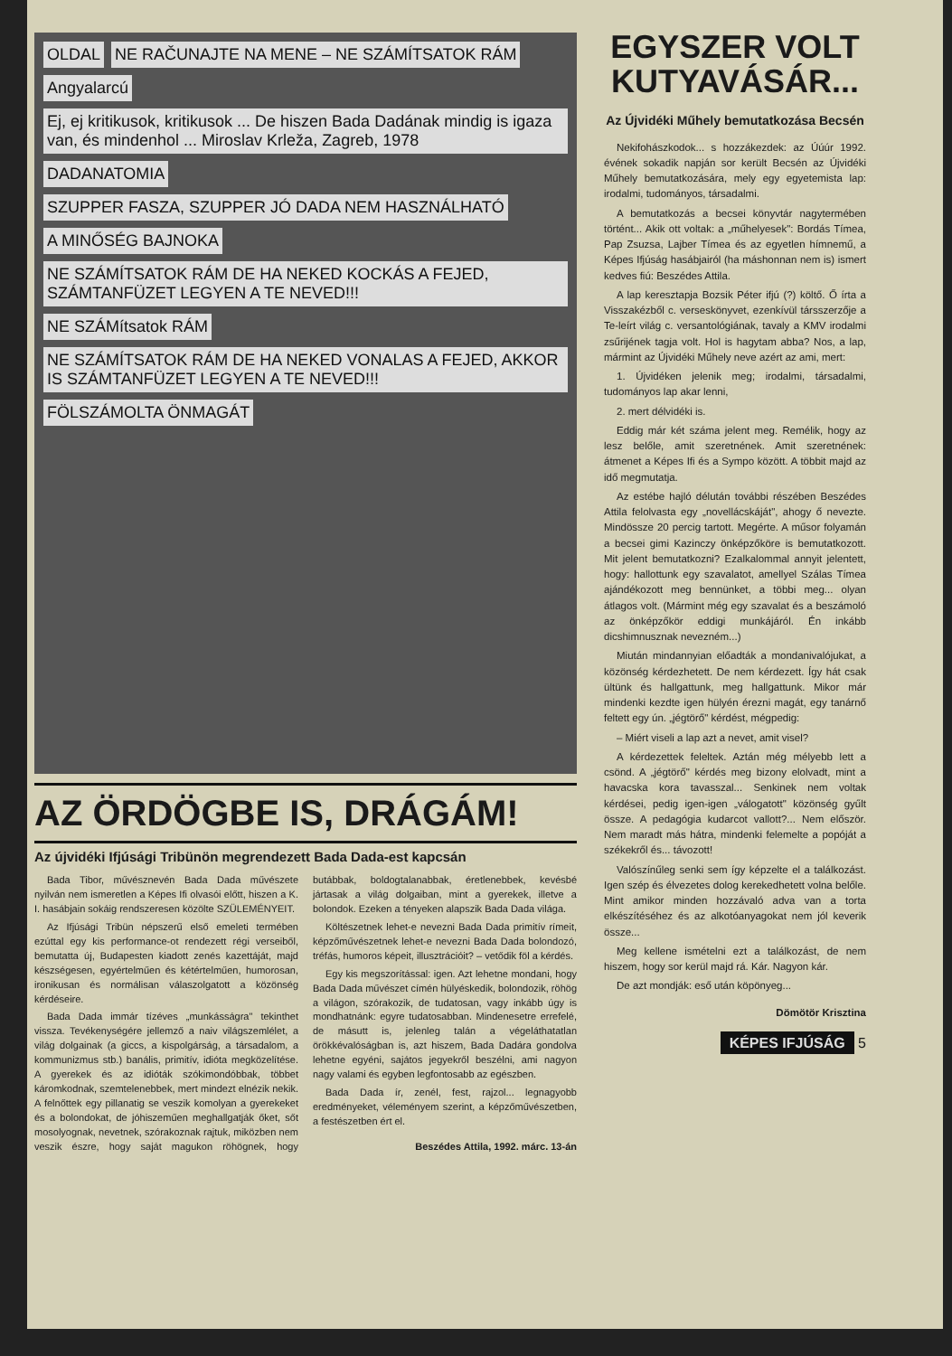OLDAL
NE RAČUNAJTE NA MENE – NE SZÁMÍTSATOK RÁM
Angyalarcú
Ej, ej kritikusok, kritikusok ... De hiszen Bada Dadának mindig is igaza van, és mindenhol ... Miroslav Krleža, Zagreb, 1978
DADANATOMIA
SZUPPER FASZA, SZUPPER JÓ DADA NEM HASZNÁLHATÓ
A MINŐSÉG BAJNOKA
NE SZÁMÍTSATOK RÁM DE HA NEKED KOCKÁS A FEJED, SZÁMTANFÜZET LEGYEN A TE NEVED!!!
NE SZÁMítsatok RÁM
NE SZÁMÍTSATOK RÁM DE HA NEKED VONALAS A FEJED, AKKOR IS SZÁMTANFÜZET LEGYEN A TE NEVED!!!
FÖLSZÁMOLTA ÖNMAGÁT
AZ ÖRDÖGBE IS, DRÁGÁM!
Az újvidéki Ifjúsági Tribünön megrendezett Bada Dada-est kapcsán
Bada Tibor, művésznevén Bada Dada művészete nyilván nem ismeretlen a Képes Ifi olvasói előtt, hiszen a K. I. hasábjain sokáig rendszeresen közölte SZÜLEMÉNYEIT.
Az Ifjúsági Tribün népszerű első emeleti termében ezúttal egy kis performance-ot rendezett régi verseiből, bemutatta új, Budapesten kiadott zenés kazettáját, majd készségesen, egyértelműen és kétértelműen, humorosan, ironikusan és normálisan válaszolgatott a közönség kérdéseire.
Bada Dada immár tízéves „munkásságra" tekinthet vissza. Tevékenységére jellemző a naiv világszemlélet, a világ dolgainak (a giccs, a kispolgárság, a társadalom, a kommunizmus stb.) banális, primitív, idióta megközelítése. A gyerekek és az idióták szókimondóbbak, többet káromkodnak, szemtelenebbek, mert mindezt elnézik nekik. A felnőttek egy pillanatig se veszik komolyan a gyerekeket és a bolondokat, de jóhiszeműen meghallgatják őket, sőt mosolyognak, nevetnek, szórakoznak rajtuk, miközben nem veszik észre, hogy saját magukon röhögnek, hogy butábbak, boldogtalanabbak, éretlenebbek, kevésbé jártasak a világ dolgaiban, mint a gyerekek, illetve a bolondok. Ezeken a tényeken alapszik Bada Dada világa.
Költészetnek lehet-e nevezni Bada Dada primitív rímeit, képzőművészetnek lehet-e nevezni Bada Dada bolondozó, tréfás, humoros képeit, illusztrációit? – vetődik föl a kérdés.
Egy kis megszorítással: igen. Azt lehetne mondani, hogy Bada Dada művészet címén hülyéskedik, bolondozik, röhög a világon, szórakozik, de tudatosan, vagy inkább úgy is mondhatnánk: egyre tudatosabban. Mindenesetre errefelé, de másutt is, jelenleg talán a végeláthatatlan örökkévalóságban is, azt hiszem, Bada Dadára gondolva lehetne egyéni, sajátos jegyekről beszélni, ami nagyon nagy valami és egyben legfontosabb az egészben.
Bada Dada ír, zenél, fest, rajzol... legnagyobb eredményeket, véleményem szerint, a képzőművészetben, a festészetben ért el.
Beszédes Attila, 1992. márc. 13-án
EGYSZER VOLT KUTYAVÁSÁR...
Az Újvidéki Műhely bemutatkozása Becsén
Nekifohászkodok... s hozzákezdek: az Úúúr 1992. évének sokadik napján sor került Becsén az Újvidéki Műhely bemutatkozására, mely egy egyetemista lap: irodalmi, tudományos, társadalmi.
A bemutatkozás a becsei könyvtár nagytermében történt... Akik ott voltak: a „műhelyesek": Bordás Tímea, Pap Zsuzsa, Lajber Tímea és az egyetlen hímnemű, a Képes Ifjúság hasábjairól (ha máshonnan nem is) ismert kedves fiú: Beszédes Attila.
A lap keresztapja Bozsik Péter ifjú (?) költő. Ő írta a Visszakézből c. verseskönyvet, ezenkívül társszerzője a Te-leírt világ c. versantológiának, tavaly a KMV irodalmi zsűrijének tagja volt. Hol is hagytam abba? Nos, a lap, mármint az Újvidéki Műhely neve azért az ami, mert:
1. Újvidéken jelenik meg; irodalmi, társadalmi, tudományos lap akar lenni,
2. mert délvidéki is.
Eddig már két száma jelent meg. Remélik, hogy az lesz belőle, amit szeretnének. Amit szeretnének: átmenet a Képes Ifi és a Sympo között. A többit majd az idő megmutatja.
Az estébe hajló délután további részében Beszédes Attila felolvasta egy „novellácskáját", ahogy ő nevezte. Mindössze 20 percig tartott. Megérte. A műsor folyamán a becsei gimi Kazinczy önképzőköre is bemutatkozott. Mit jelent bemutatkozni? Ezalkalommal annyit jelentett, hogy: hallottunk egy szavalatot, amellyel Szálas Tímea ajándékozott meg bennünket, a többi meg... olyan átlagos volt. (Mármint még egy szavalat és a beszámoló az önképzőkör eddigi munkájáról. Én inkább dicshimnusznak nevezném...)
Miután mindannyian előadták a mondanivalójukat, a közönség kérdezhetett. De nem kérdezett. Így hát csak ültünk és hallgattunk, meg hallgattunk. Mikor már mindenki kezdte igen hülyén érezni magát, egy tanárnő feltett egy ún. „jégtörő" kérdést, mégpedig:
– Miért viseli a lap azt a nevet, amit visel?
A kérdezettek feleltek. Aztán még mélyebb lett a csönd. A „jégtörő" kérdés meg bizony elolvadt, mint a havacska kora tavasszal... Senkinek nem voltak kérdései, pedig igen-igen „válogatott" közönség gyűlt össze. A pedagógia kudarcot vallott?... Nem először. Nem maradt más hátra, mindenki felemelte a popóját a székekről és... távozott!
Valószínűleg senki sem így képzelte el a találkozást. Igen szép és élvezetes dolog kerekedhetett volna belőle. Mint amikor minden hozzávaló adva van a torta elkészítéséhez és az alkotóanyagokat nem jól keverik össze...
Meg kellene ismételni ezt a találkozást, de nem hiszem, hogy sor kerül majd rá. Kár. Nagyon kár.
De azt mondják: eső után köpönyeg...
Dömötör Krisztina
KÉPES IFJÚSÁG 5